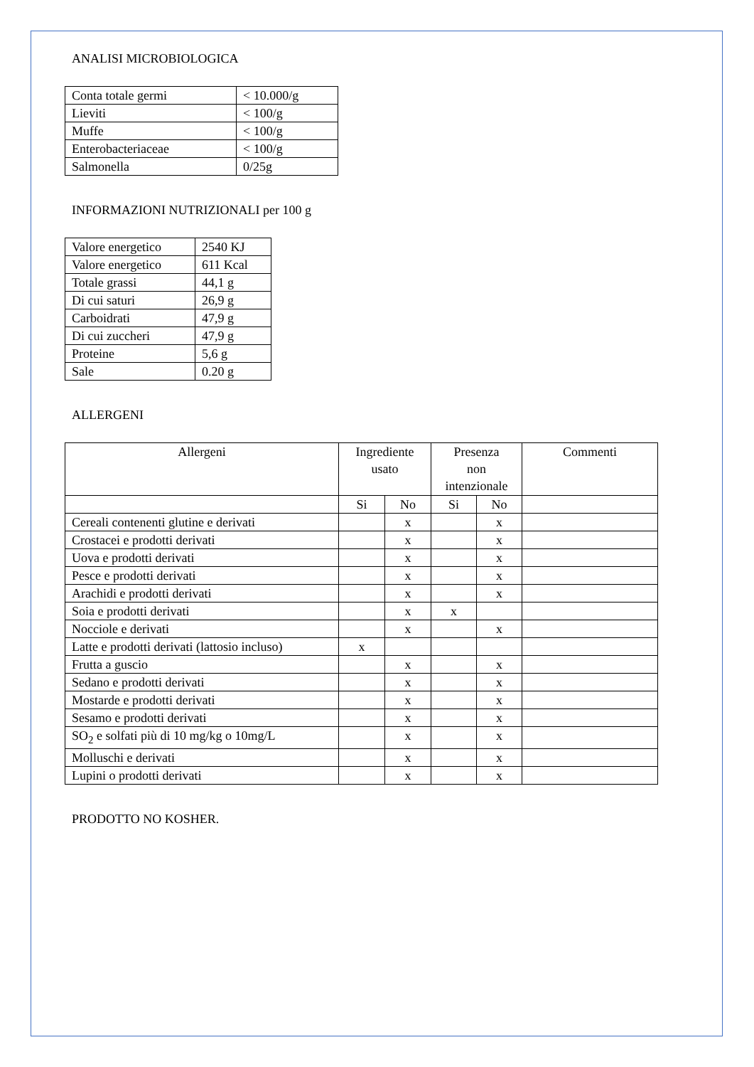ANALISI MICROBIOLOGICA
| Conta totale germi | < 10.000/g |
| Lieviti | < 100/g |
| Muffe | < 100/g |
| Enterobacteriaceae | < 100/g |
| Salmonella | 0/25g |
INFORMAZIONI NUTRIZIONALI per 100 g
| Valore energetico | 2540 KJ |
| Valore energetico | 611 Kcal |
| Totale grassi | 44,1 g |
| Di cui saturi | 26,9 g |
| Carboidrati | 47,9 g |
| Di cui zuccheri | 47,9 g |
| Proteine | 5,6 g |
| Sale | 0.20 g |
ALLERGENI
| Allergeni | Ingrediente usato | | Presenza non intenzionale | | Commenti |
| --- | --- | --- | --- | --- | --- |
| | Si | No | Si | No | |
| Cereali contenenti glutine e derivati | | x | | x | |
| Crostacei e prodotti derivati | | x | | x | |
| Uova e prodotti derivati | | x | | x | |
| Pesce e prodotti derivati | | x | | x | |
| Arachidi e prodotti derivati | | x | | x | |
| Soia e prodotti derivati | | x | x | | |
| Nocciole e derivati | | x | | x | |
| Latte e prodotti derivati (lattosio incluso) | x | | | | |
| Frutta a guscio | | x | | x | |
| Sedano e prodotti derivati | | x | | x | |
| Mostarde e prodotti derivati | | x | | x | |
| Sesamo e prodotti derivati | | x | | x | |
| SO<sub>2</sub> e solfati più di 10 mg/kg o 10mg/L | | x | | x | |
| Molluschi e derivati | | x | | x | |
| Lupini o prodotti derivati | | x | | x | |
PRODOTTO NO KOSHER.